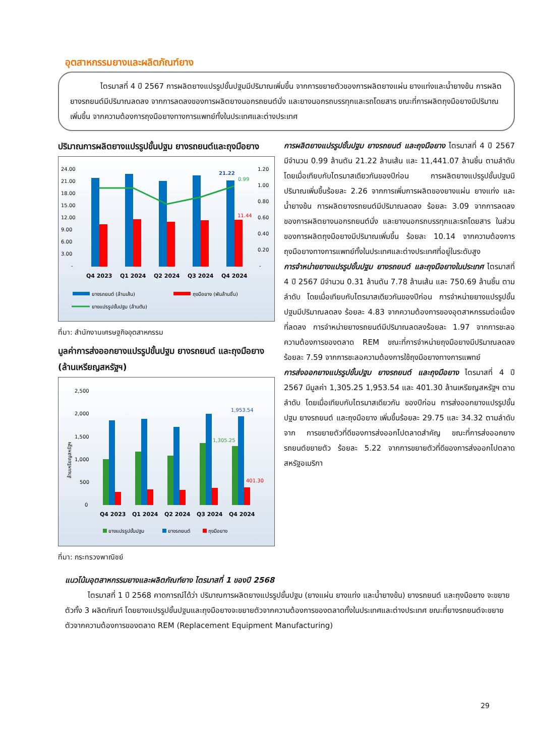อุตสาหกรรมยางและผลิตภัณฑ์ยาง
    ไตรมาสที่ 4 ปี 2567 การผลิตยางแปรรูปขั้นปฐมมีปริมาณเพิ่มขึ้น จากการขยายตัวของการผลิตยางแผ่น ยางแท่งและน้ำยางข้น การผลิตยางรถยนต์มีปริมาณลดลง จากการลดลงของการผลิตยางนอกรถยนต์นั่ง และยางนอกรถบรรทุกและรถโดยสาร ขณะที่การผลิตถุงมือยางมีปริมาณเพิ่มขึ้น จากความต้องการถุงมือยางทางการแพทย์ทั้งในประเทศและต่างประเทศ
ปริมาณการผลิตยางแปรรูปขั้นปฐม ยางรถยนต์และถุงมือยาง
24.00
21.00
18.00
15.00
12.00
9.00
6.00
3.00
-
1.20
1.00
0.80
0.60
0.40
0.20
-
21.22
0.99
11.44
Q4 2023
Q1 2024
Q2 2024
Q3 2024
Q4 2024
ยางรถยนต์ (ล้านเส้น)
ถุงมือยาง (พันล้านชิ้น)
ยางแปรรูปขั้นปฐม (ล้านตัน)
ที่มา: สำนักงานเศรษฐกิจอุตสาหกรรม
มูลค่าการส่งออกยางแปรรูปขั้นปฐม ยางรถยนต์ และถุงมือยาง (ล้านเหรียญสหรัฐฯ)
2,500
2,000
1,500
1,000
500
0
ล้านเหรียญสหรัฐฯ
1,953.54
1,305.25
401.30
Q4 2023
Q1 2024
Q2 2024
Q3 2024
Q4 2024
ยางแปรรูปขั้นปฐม
ยางรถยนต์
ถุงมือยาง
ที่มา: กระทรวงพาณิชย์
การผลิตยางแปรรูปขั้นปฐม ยางรถยนต์ และถุงมือยาง ไตรมาสที่ 4 ปี 2567 มีจำนวน 0.99 ล้านตัน 21.22 ล้านเส้น และ 11,441.07 ล้านชิ้น ตามลำดับ โดยเมื่อเทียบกับไตรมาสเดียวกันของปีก่อน การผลิตยางแปรรูปขั้นปฐมมีปริมาณเพิ่มขึ้นร้อยละ 2.26 จากการเพิ่มการผลิตของยางแผ่น ยางแท่ง และน้ำยางข้น การผลิตยางรถยนต์มีปริมาณลดลง ร้อยละ 3.09 จากการลดลงของการผลิตยางนอกรถยนต์นั่ง และยางนอกรถบรรทุกและรถโดยสาร ในส่วนของการผลิตถุงมือยางมีปริมาณเพิ่มขึ้น ร้อยละ 10.14 จากความต้องการถุงมือยางทางการแพทย์ทั้งในประเทศและต่างประเทศที่อยู่ในระดับสูง
การจำหน่ายยางแปรรูปขั้นปฐม ยางรถยนต์ และถุงมือยางในประเทศ ไตรมาสที่ 4 ปี 2567 มีจำนวน 0.31 ล้านตัน 7.78 ล้านเส้น และ 750.69 ล้านชิ้น ตามลำดับ โดยเมื่อเทียบกับไตรมาสเดียวกันของปีก่อน การจำหน่ายยางแปรรูปขั้นปฐมมีปริมาณลดลง ร้อยละ 4.83 จากความต้องการของอุตสาหกรรมต่อเนื่องที่ลดลง การจำหน่ายยางรถยนต์มีปริมาณลดลงร้อยละ 1.97 จากการชะลอความต้องการของตลาด REM ขณะที่การจำหน่ายถุงมือยางมีปริมาณลดลง ร้อยละ 7.59 จากการชะลอความต้องการใช้ถุงมือยางทางการแพทย์
การส่งออกยางแปรรูปขั้นปฐม ยางรถยนต์ และถุงมือยาง ไตรมาสที่ 4 ปี 2567 มีมูลค่า 1,305.25 1,953.54 และ 401.30 ล้านเหรียญสหรัฐฯ ตามลำดับ โดยเมื่อเทียบกับไตรมาสเดียวกัน ของปีก่อน การส่งออกยางแปรรูปขั้นปฐม ยางรถยนต์ และถุงมือยาง เพิ่มขึ้นร้อยละ 29.75 และ 34.32 ตามลำดับ จาก การขยายตัวที่ดีของการส่งออกไปตลาดสำคัญ ขณะที่การส่งออกยางรถยนต์ขยายตัว ร้อยละ 5.22 จากการขยายตัวที่ดีของการส่งออกไปตลาดสหรัฐอเมริกา
แนวโน้มอุตสาหกรรมยางและผลิตภัณฑ์ยาง ไตรมาสที่ 1 ของปี 2568
   ไตรมาสที่ 1 ปี 2568 คาดการณ์ได้ว่า ปริมาณการผลิตยางแปรรูปขั้นปฐม (ยางแผ่น ยางแท่ง และน้ำยางข้น) ยางรถยนต์ และถุงมือยาง จะขยายตัวทั้ง 3 ผลิตภัณฑ์ โดยยางแปรรูปขั้นปฐมและถุงมือยางจะขยายตัวจากความต้องการของตลาดทั้งในประเทศและต่างประเทศ ขณะที่ยางรถยนต์จะขยายตัวจากความต้องการของตลาด REM (Replacement Equipment Manufacturing)
29